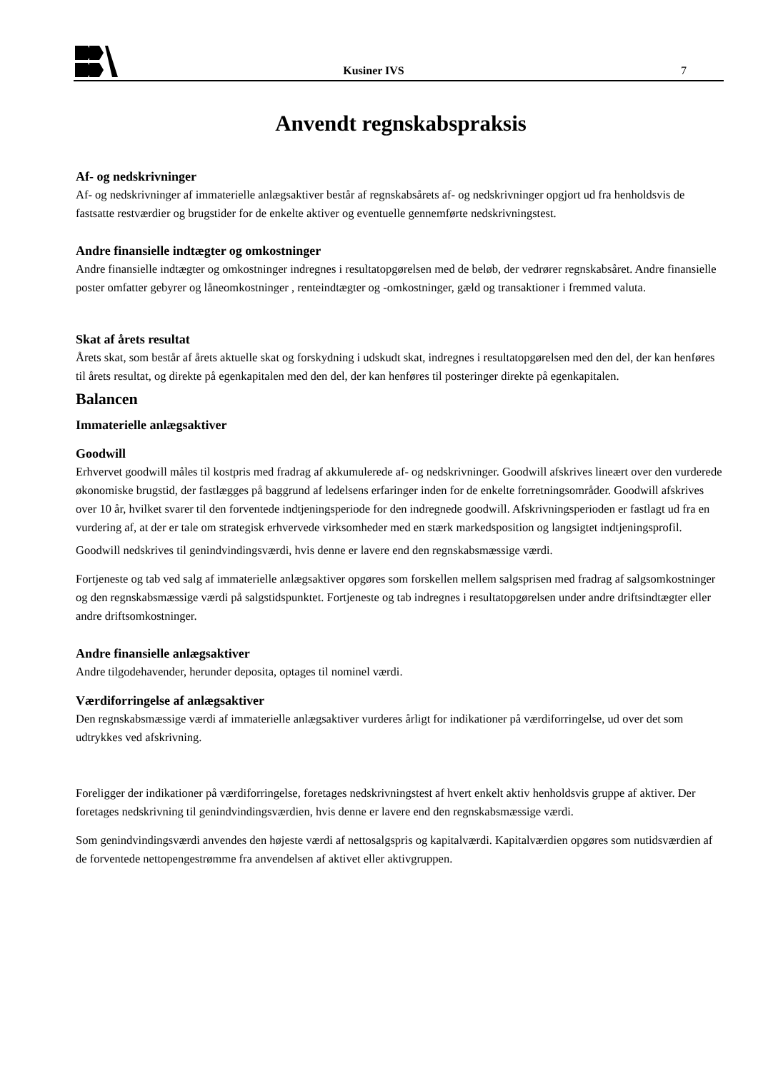Kusiner IVS 7
Anvendt regnskabspraksis
Af- og nedskrivninger
Af- og nedskrivninger af immaterielle anlægsaktiver består af regnskabsårets af- og nedskrivninger opgjort ud fra henholdsvis de fastsatte restværdier og brugstider for de enkelte aktiver og eventuelle gennemførte nedskrivningstest.
Andre finansielle indtægter og omkostninger
Andre finansielle indtægter og omkostninger indregnes i resultatopgørelsen med de beløb, der vedrører regnskabsåret. Andre finansielle poster omfatter gebyrer og låneomkostninger , renteindtægter og -omkostninger, gæld og transaktioner i fremmed valuta.
Skat af årets resultat
Årets skat, som består af årets aktuelle skat og forskydning i udskudt skat, indregnes i resultatopgørelsen med den del, der kan henføres til årets resultat, og direkte på egenkapitalen med den del, der kan henføres til posteringer direkte på egenkapitalen.
Balancen
Immaterielle anlægsaktiver
Goodwill
Erhvervet goodwill måles til kostpris med fradrag af akkumulerede af- og nedskrivninger. Goodwill afskrives lineært over den vurderede økonomiske brugstid, der fastlægges på baggrund af ledelsens erfaringer inden for de enkelte forretningsområder. Goodwill afskrives over 10 år, hvilket svarer til den forventede indtjeningsperiode for den indregnede goodwill. Afskrivningsperioden er fastlagt ud fra en vurdering af, at der er tale om strategisk erhvervede virksomheder med en stærk markedsposition og langsigtet indtjeningsprofil.
Goodwill nedskrives til genindvindingsværdi, hvis denne er lavere end den regnskabsmæssige værdi.
Fortjeneste og tab ved salg af immaterielle anlægsaktiver opgøres som forskellen mellem salgsprisen med fradrag af salgsomkostninger og den regnskabsmæssige værdi på salgstidspunktet. Fortjeneste og tab indregnes i resultatopgørelsen under andre driftsindtægter eller andre driftsomkostninger.
Andre finansielle anlægsaktiver
Andre tilgodehavender, herunder deposita, optages til nominel værdi.
Værdiforringelse af anlægsaktiver
Den regnskabsmæssige værdi af immaterielle anlægsaktiver vurderes årligt for indikationer på værdiforringelse, ud over det som udtrykkes ved afskrivning.
Foreligger der indikationer på værdiforringelse, foretages nedskrivningstest af hvert enkelt aktiv henholdsvis gruppe af aktiver. Der foretages nedskrivning til genindvindingsværdien, hvis denne er lavere end den regnskabsmæssige værdi.
Som genindvindingsværdi anvendes den højeste værdi af nettosalgspris og kapitalværdi. Kapitalværdien opgøres som nutidsværdien af de forventede nettopengestrømme fra anvendelsen af aktivet eller aktivgruppen.